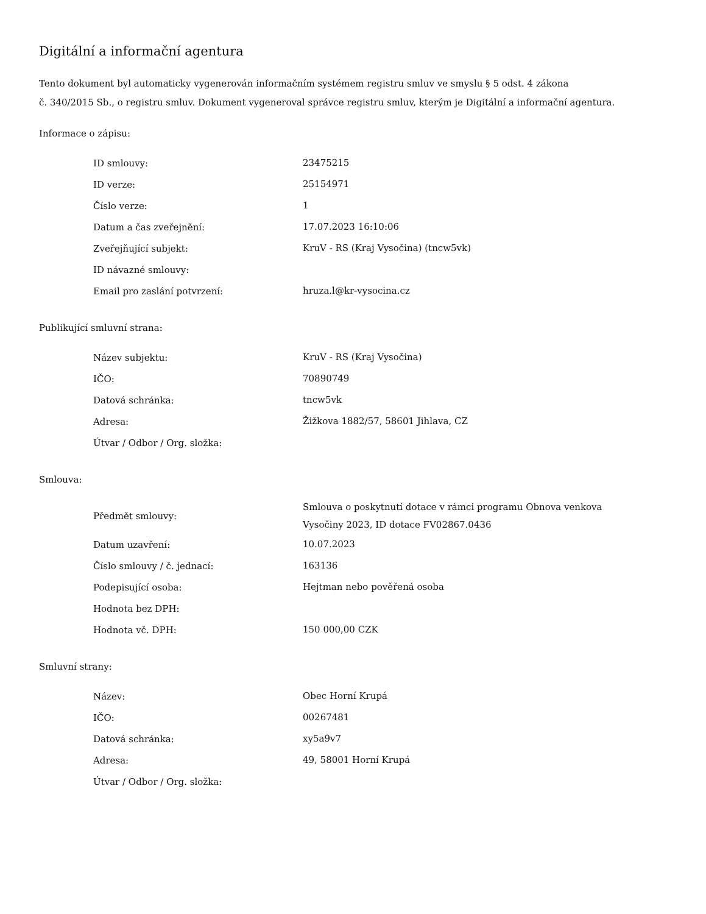Digitální a informační agentura
Tento dokument byl automaticky vygenerován informačním systémem registru smluv ve smyslu § 5 odst. 4 zákona
č. 340/2015 Sb., o registru smluv. Dokument vygeneroval správce registru smluv, kterým je Digitální a informační agentura.
Informace o zápisu:
| ID smlouvy: | 23475215 |
| ID verze: | 25154971 |
| Číslo verze: | 1 |
| Datum a čas zveřejnění: | 17.07.2023 16:10:06 |
| Zveřejňující subjekt: | KruV - RS (Kraj Vysočina) (tncw5vk) |
| ID návazné smlouvy: | |
| Email pro zaslání potvrzení: | hruza.l@kr-vysocina.cz |
Publikující smluvní strana:
| Název subjektu: | KruV - RS (Kraj Vysočina) |
| IČO: | 70890749 |
| Datová schránka: | tncw5vk |
| Adresa: | Žižkova 1882/57, 58601 Jihlava, CZ |
| Útvar / Odbor / Org. složka: | |
Smlouva:
| Předmět smlouvy: | Smlouva o poskytnutí dotace v rámci programu Obnova venkova Vysočiny 2023, ID dotace FV02867.0436 |
| Datum uzavření: | 10.07.2023 |
| Číslo smlouvy / č. jednací: | 163136 |
| Podepisující osoba: | Hejtman nebo pověřená osoba |
| Hodnota bez DPH: | |
| Hodnota vč. DPH: | 150 000,00 CZK |
Smluvní strany:
| Název: | Obec Horní Krupá |
| IČO: | 00267481 |
| Datová schránka: | xy5a9v7 |
| Adresa: | 49, 58001 Horní Krupá |
| Útvar / Odbor / Org. složka: | |